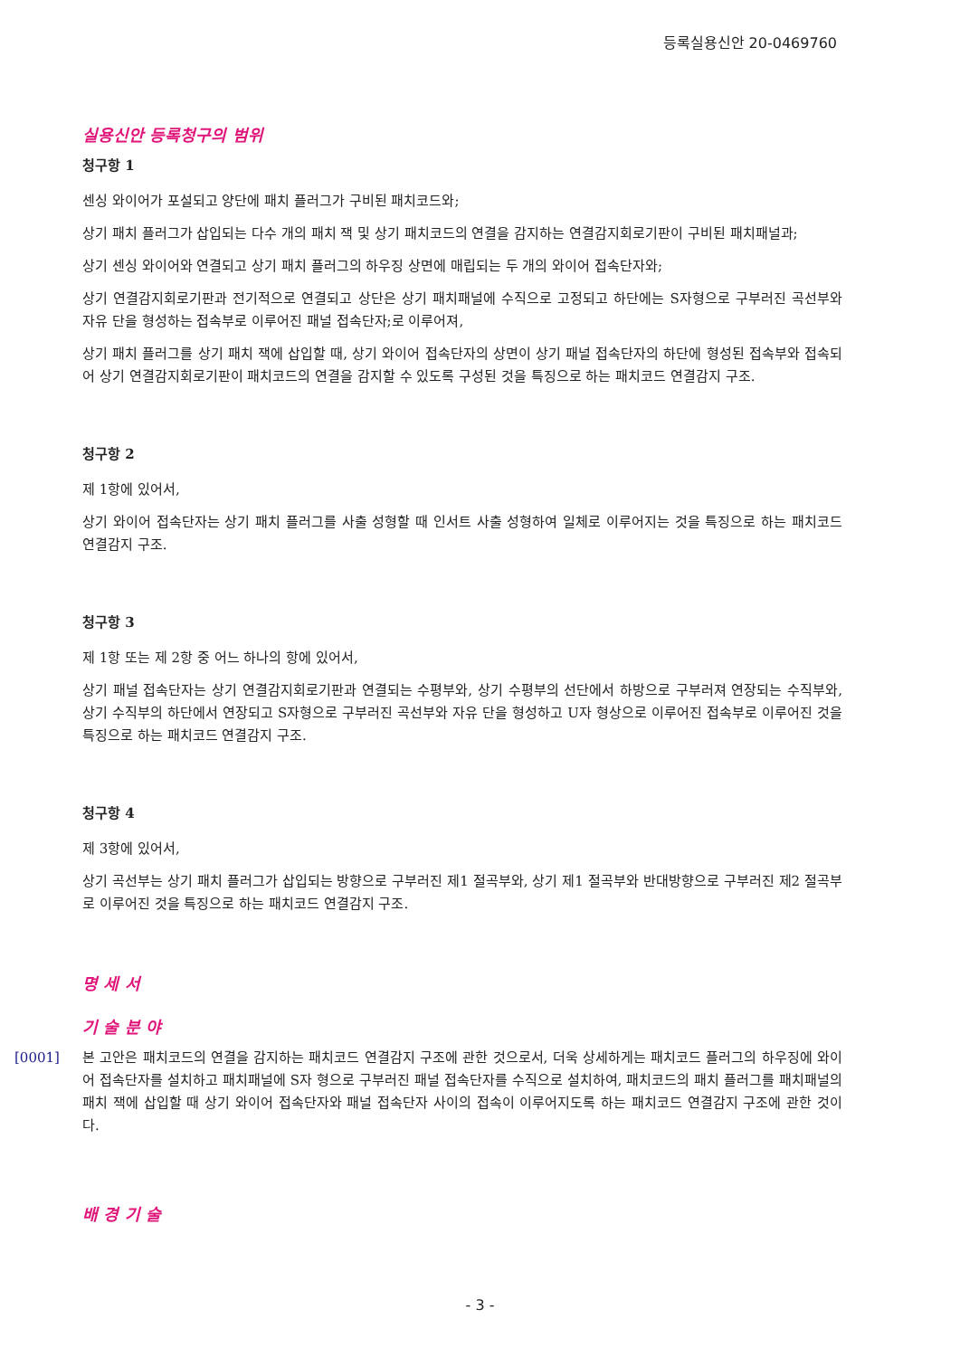등록실용신안 20-0469760
실용신안 등록청구의 범위
청구항 1
센싱 와이어가 포설되고 양단에 패치 플러그가 구비된 패치코드와;
상기 패치 플러그가 삽입되는 다수 개의 패치 잭 및 상기 패치코드의 연결을 감지하는 연결감지회로기판이 구비된 패치패널과;
상기 센싱 와이어와 연결되고 상기 패치 플러그의 하우징 상면에 매립되는 두 개의 와이어 접속단자와;
상기 연결감지회로기판과 전기적으로 연결되고 상단은 상기 패치패널에 수직으로 고정되고 하단에는 S자형으로 구부러진 곡선부와 자유 단을 형성하는 접속부로 이루어진 패널 접속단자;로 이루어져,
상기 패치 플러그를 상기 패치 잭에 삽입할 때, 상기 와이어 접속단자의 상면이 상기 패널 접속단자의 하단에 형성된 접속부와 접속되어 상기 연결감지회로기판이 패치코드의 연결을 감지할 수 있도록 구성된 것을 특징으로 하는 패치코드 연결감지 구조.
청구항 2
제 1항에 있어서,
상기 와이어 접속단자는 상기 패치 플러그를 사출 성형할 때 인서트 사출 성형하여 일체로 이루어지는 것을 특징으로 하는 패치코드 연결감지 구조.
청구항 3
제 1항 또는 제 2항 중 어느 하나의 항에 있어서,
상기 패널 접속단자는 상기 연결감지회로기판과 연결되는 수평부와, 상기 수평부의 선단에서 하방으로 구부러져 연장되는 수직부와, 상기 수직부의 하단에서 연장되고 S자형으로 구부러진 곡선부와 자유 단을 형성하고 U자 형상으로 이루어진 접속부로 이루어진 것을 특징으로 하는 패치코드 연결감지 구조.
청구항 4
제 3항에 있어서,
상기 곡선부는 상기 패치 플러그가 삽입되는 방향으로 구부러진 제1 절곡부와, 상기 제1 절곡부와 반대방향으로 구부러진 제2 절곡부로 이루어진 것을 특징으로 하는 패치코드 연결감지 구조.
명 세 서
기 술 분 야
[0001] 본 고안은 패치코드의 연결을 감지하는 패치코드 연결감지 구조에 관한 것으로서, 더욱 상세하게는 패치코드 플러그의 하우징에 와이어 접속단자를 설치하고 패치패널에 S자 형으로 구부러진 패널 접속단자를 수직으로 설치하여, 패치코드의 패치 플러그를 패치패널의 패치 잭에 삽입할 때 상기 와이어 접속단자와 패널 접속단자 사이의 접속이 이루어지도록 하는 패치코드 연결감지 구조에 관한 것이다.
배 경 기 술
- 3 -